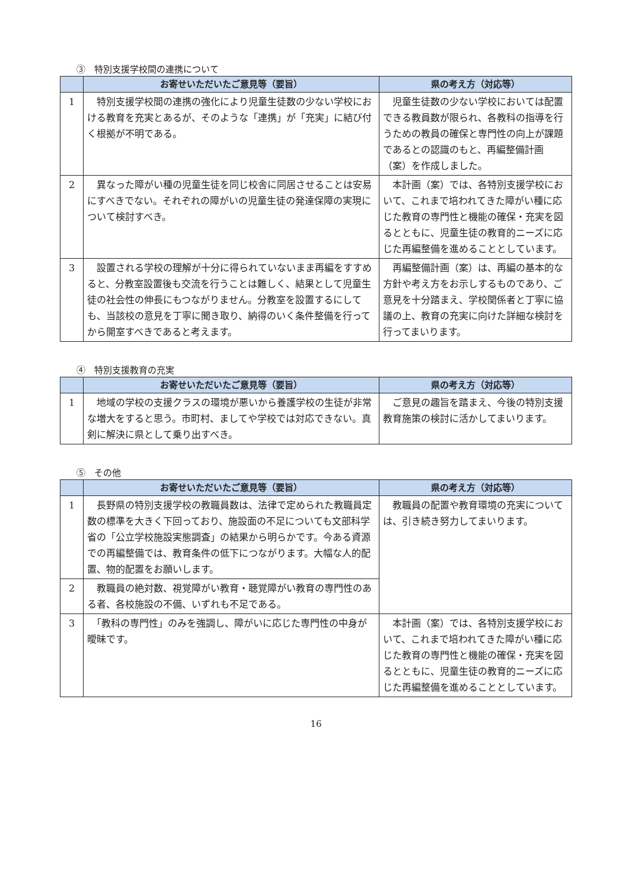③　特別支援学校間の連携について
| | お寄せいただいたご意見等（要旨） | 県の考え方（対応等） |
| --- | --- | --- |
| 1 | 特別支援学校間の連携の強化により児童生徒数の少ない学校における教育を充実とあるが、そのような「連携」が「充実」に結び付く根拠が不明である。 | 児童生徒数の少ない学校においては配置できる教員数が限られ、各教科の指導を行うための教員の確保と専門性の向上が課題であるとの認識のもと、再編整備計画（案）を作成しました。 |
| 2 | 異なった障がい種の児童生徒を同じ校舎に同居させることは安易にすべきでない。それぞれの障がいの児童生徒の発達保障の実現について検討すべき。 | 本計画（案）では、各特別支援学校において、これまで培われてきた障がい種に応じた教育の専門性と機能の確保・充実を図るとともに、児童生徒の教育的ニーズに応じた再編整備を進めることとしています。 |
| 3 | 設置される学校の理解が十分に得られていないまま再編をすすめると、分教室設置後も交流を行うことは難しく、結果として児童生徒の社会性の伸長にもつながりません。分教室を設置するにしても、当該校の意見を丁寧に聞き取り、納得のいく条件整備を行ってから開室すべきであると考えます。 | 再編整備計画（案）は、再編の基本的な方針や考え方をお示しするものであり、ご意見を十分踏まえ、学校関係者と丁寧に協議の上、教育の充実に向けた詳細な検討を行ってまいります。 |
④　特別支援教育の充実
| | お寄せいただいたご意見等（要旨） | 県の考え方（対応等） |
| --- | --- | --- |
| 1 | 地域の学校の支援クラスの環境が悪いから養護学校の生徒が非常な増大をすると思う。市町村、ましてや学校では対応できない。真剣に解決に県として乗り出すべき。 | ご意見の趣旨を踏まえ、今後の特別支援教育施策の検討に活かしてまいります。 |
⑤　その他
| | お寄せいただいたご意見等（要旨） | 県の考え方（対応等） |
| --- | --- | --- |
| 1 | 長野県の特別支援学校の教職員数は、法律で定められた教職員定数の標準を大きく下回っており、施設面の不足についても文部科学省の「公立学校施設実態調査」の結果から明らかです。今ある資源での再編整備では、教育条件の低下につながります。大幅な人的配置、物的配置をお願いします。 | 教職員の配置や教育環境の充実については、引き続き努力してまいります。 |
| 2 | 教職員の絶対数、視覚障がい教育・聴覚障がい教育の専門性のある者、各校施設の不備、いずれも不足である。 | |
| 3 | 「教科の専門性」のみを強調し、障がいに応じた専門性の中身が曖昧です。 | 本計画（案）では、各特別支援学校において、これまで培われてきた障がい種に応じた教育の専門性と機能の確保・充実を図るとともに、児童生徒の教育的ニーズに応じた再編整備を進めることとしています。 |
16